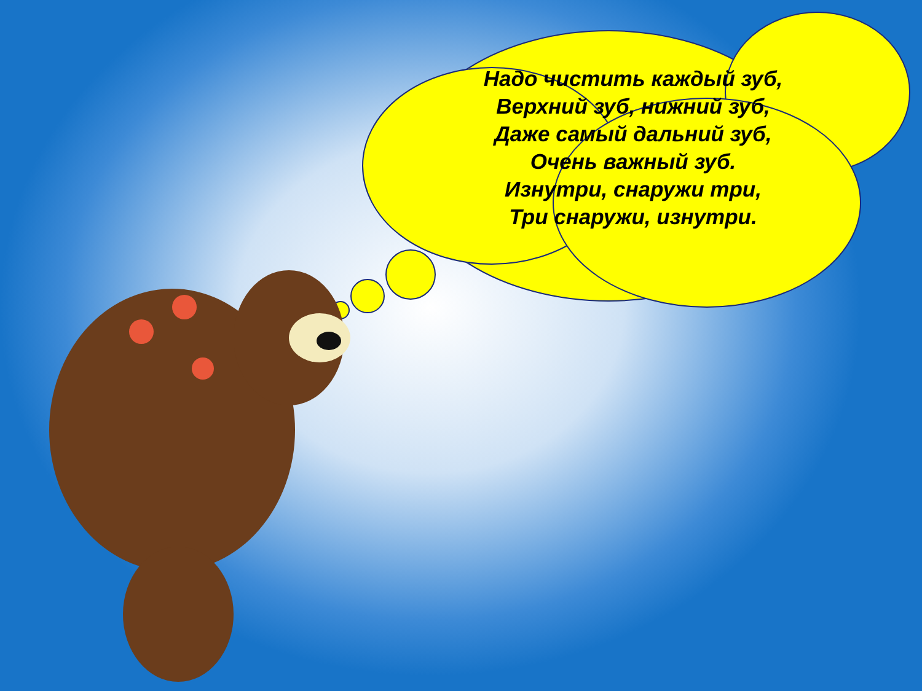Надо чистить каждый зуб,
Верхний зуб, нижний зуб,
Даже самый дальний зуб,
Очень важный зуб.
Изнутри, снаружи три,
Три снаружи, изнутри.